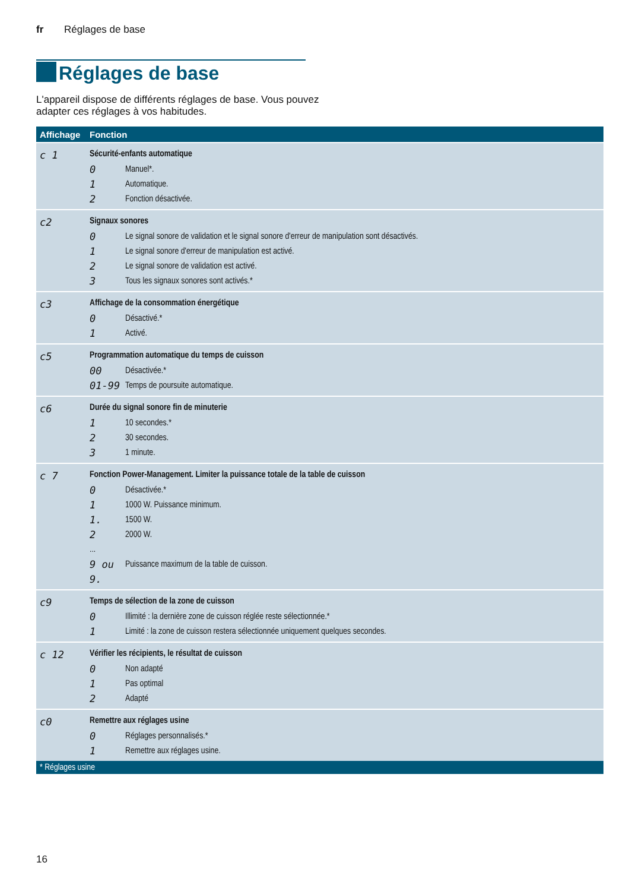fr Réglages de base
Réglages de base
L'appareil dispose de différents réglages de base. Vous pouvez adapter ces réglages à vos habitudes.
| Affichage | Fonction |
| --- | --- |
| c 1 | Sécurité-enfants automatique 0 Manuel*. 1 Automatique. 2 Fonction désactivée. |
| c2 | Signaux sonores 0 Le signal sonore de validation et le signal sonore d'erreur de manipulation sont désactivés. 1 Le signal sonore d'erreur de manipulation est activé. 2 Le signal sonore de validation est activé. 3 Tous les signaux sonores sont activés.* |
| c3 | Affichage de la consommation énergétique 0 Désactivé.* 1 Activé. |
| c5 | Programmation automatique du temps de cuisson 00 Désactivée.* 01-99 Temps de poursuite automatique. |
| c6 | Durée du signal sonore fin de minuterie 1 10 secondes.* 2 30 secondes. 3 1 minute. |
| c 7 | Fonction Power-Management. Limiter la puissance totale de la table de cuisson 0 Désactivée.* 1 1000 W. Puissance minimum. 1. 1500 W. 2 2000 W. ... 9 ou 9. Puissance maximum de la table de cuisson. |
| c9 | Temps de sélection de la zone de cuisson 0 Illimité : la dernière zone de cuisson réglée reste sélectionnée.* 1 Limité : la zone de cuisson restera sélectionnée uniquement quelques secondes. |
| c 12 | Vérifier les récipients, le résultat de cuisson 0 Non adapté 1 Pas optimal 2 Adapté |
| c0 | Remettre aux réglages usine 0 Réglages personnalisés.* 1 Remettre aux réglages usine. |
| * Réglages usine | |
16